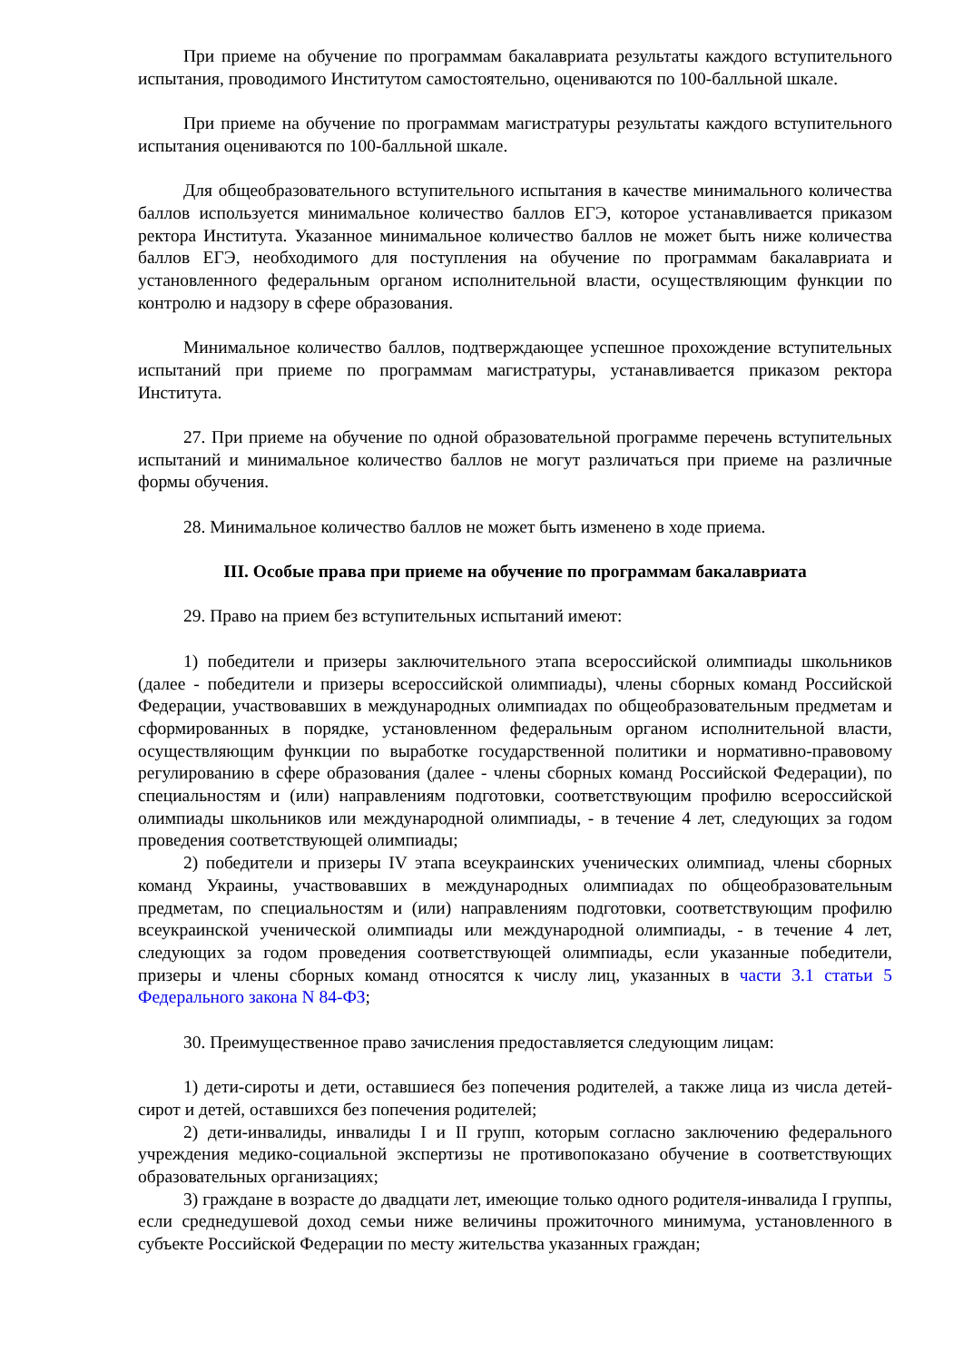При приеме на обучение по программам бакалавриата результаты каждого вступительного испытания, проводимого Институтом самостоятельно, оцениваются по 100-балльной шкале.
При приеме на обучение по программам магистратуры результаты каждого вступительного испытания оцениваются по 100-балльной шкале.
Для общеобразовательного вступительного испытания в качестве минимального количества баллов используется минимальное количество баллов ЕГЭ, которое устанавливается приказом ректора Института. Указанное минимальное количество баллов не может быть ниже количества баллов ЕГЭ, необходимого для поступления на обучение по программам бакалавриата и установленного федеральным органом исполнительной власти, осуществляющим функции по контролю и надзору в сфере образования.
Минимальное количество баллов, подтверждающее успешное прохождение вступительных испытаний при приеме по программам магистратуры, устанавливается приказом ректора Института.
27. При приеме на обучение по одной образовательной программе перечень вступительных испытаний и минимальное количество баллов не могут различаться при приеме на различные формы обучения.
28. Минимальное количество баллов не может быть изменено в ходе приема.
III. Особые права при приеме на обучение по программам бакалавриата
29. Право на прием без вступительных испытаний имеют:
1) победители и призеры заключительного этапа всероссийской олимпиады школьников (далее - победители и призеры всероссийской олимпиады), члены сборных команд Российской Федерации, участвовавших в международных олимпиадах по общеобразовательным предметам и сформированных в порядке, установленном федеральным органом исполнительной власти, осуществляющим функции по выработке государственной политики и нормативно-правовому регулированию в сфере образования (далее - члены сборных команд Российской Федерации), по специальностям и (или) направлениям подготовки, соответствующим профилю всероссийской олимпиады школьников или международной олимпиады, - в течение 4 лет, следующих за годом проведения соответствующей олимпиады;
2) победители и призеры IV этапа всеукраинских ученических олимпиад, члены сборных команд Украины, участвовавших в международных олимпиадах по общеобразовательным предметам, по специальностям и (или) направлениям подготовки, соответствующим профилю всеукраинской ученической олимпиады или международной олимпиады, - в течение 4 лет, следующих за годом проведения соответствующей олимпиады, если указанные победители, призеры и члены сборных команд относятся к числу лиц, указанных в части 3.1 статьи 5 Федерального закона N 84-ФЗ;
30. Преимущественное право зачисления предоставляется следующим лицам:
1) дети-сироты и дети, оставшиеся без попечения родителей, а также лица из числа детей-сирот и детей, оставшихся без попечения родителей;
2) дети-инвалиды, инвалиды I и II групп, которым согласно заключению федерального учреждения медико-социальной экспертизы не противопоказано обучение в соответствующих образовательных организациях;
3) граждане в возрасте до двадцати лет, имеющие только одного родителя-инвалида I группы, если среднедушевой доход семьи ниже величины прожиточного минимума, установленного в субъекте Российской Федерации по месту жительства указанных граждан;